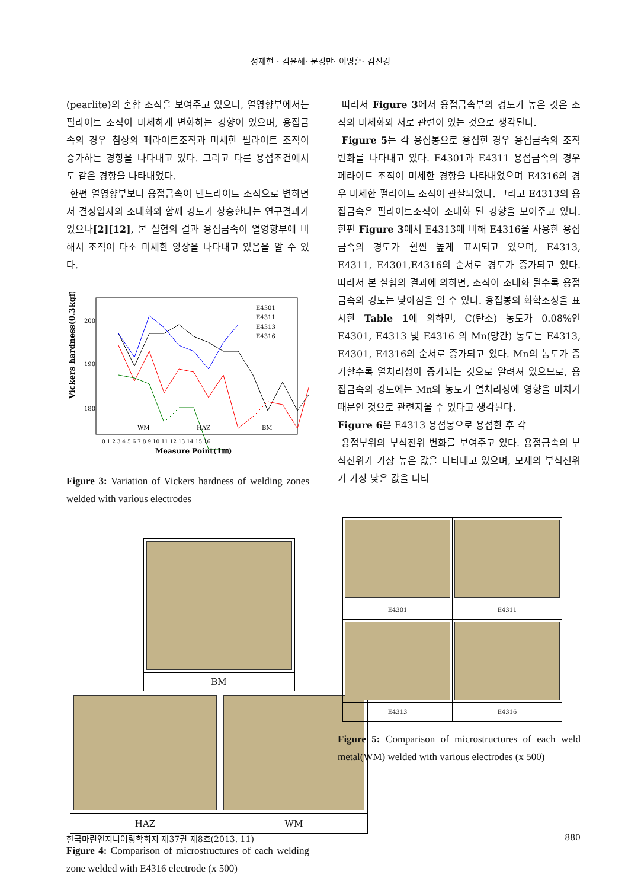정재현 · 김윤해· 문경만· 이명훈· 김진경
(pearlite)의 혼합 조직을 보여주고 있으나, 열영향부에서는 펄라이트 조직이 미세하게 변화하는 경향이 있으며, 용접금속의 경우 침상의 페라이트조직과 미세한 펄라이트 조직이 증가하는 경향을 나타내고 있다. 그리고 다른 용접조건에서도 같은 경향을 나타내었다.
한편 열영향부보다 용접금속이 덴드라이트 조직으로 변하면서 결정입자의 조대화와 함께 경도가 상승한다는 연구결과가 있으나[2][12], 본 실험의 결과 용접금속이 열영향부에 비해서 조직이 다소 미세한 양상을 나타내고 있음을 알 수 있다.
Vickers hardness(0.3kgf)
200
190
180
E4301
E4311
E4313
E4316
WM
HAZ
BM
0 1 2 3 4 5 6 7 8 9 10 11 12 13 14 15 16
Measure Point(1㎜)
Figure 3: Variation of Vickers hardness of welding zones welded with various electrodes
| BM | |
| HAZ | WM |
Figure 4: Comparison of microstructures of each welding zone welded with E4316 electrode (x 500)
따라서 Figure 3에서 용접금속부의 경도가 높은 것은 조직의 미세화와 서로 관련이 있는 것으로 생각된다.
Figure 5는 각 용접봉으로 용접한 경우 용접금속의 조직변화를 나타내고 있다. E4301과 E4311 용접금속의 경우 페라이트 조직이 미세한 경향을 나타내었으며 E4316의 경우 미세한 펄라이트 조직이 관찰되었다. 그리고 E4313의 용접금속은 펄라이트조직이 조대화 된 경향을 보여주고 있다. 한편 Figure 3에서 E4313에 비해 E4316을 사용한 용접금속의 경도가 훨씬 높게 표시되고 있으며, E4313, E4311, E4301,E4316의 순서로 경도가 증가되고 있다. 따라서 본 실험의 결과에 의하면, 조직이 조대화 될수록 용접금속의 경도는 낮아짐을 알 수 있다. 용접봉의 화학조성을 표시한 Table 1에 의하면, C(탄소) 농도가 0.08%인 E4301, E4313 및 E4316 의 Mn(망간) 농도는 E4313, E4301, E4316의 순서로 증가되고 있다. Mn의 농도가 증가할수록 열처리성이 증가되는 것으로 알려져 있으므로, 용접금속의 경도에는 Mn의 농도가 열처리성에 영향을 미치기 때문인 것으로 관련지울 수 있다고 생각된다.
Figure 6은 E4313 용접봉으로 용접한 후 각
용접부위의 부식전위 변화를 보여주고 있다. 용접금속의 부식전위가 가장 높은 값을 나타내고 있으며, 모재의 부식전위가 가장 낮은 값을 나타
| E4301 | E4311 |
| E4313 | E4316 |
Figure 5: Comparison of microstructures of each weld metal(WM) welded with various electrodes (x 500)
한국마린엔지니어링학회지 제37권 제8호(2013. 11) 880